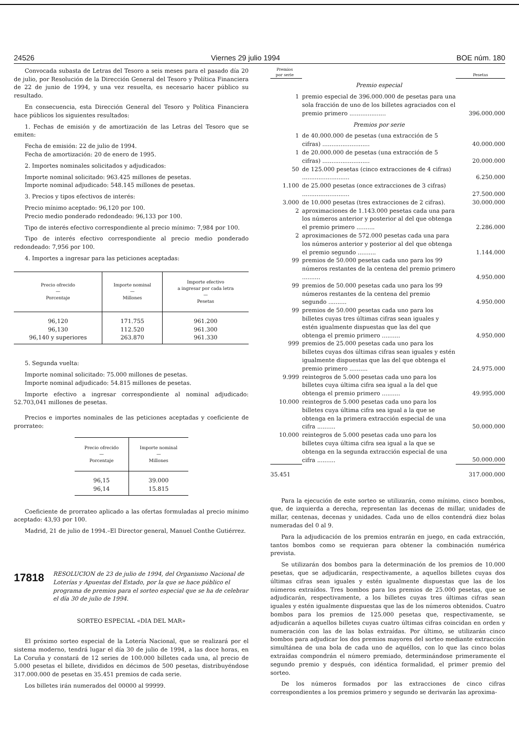24526 Viernes 29 julio 1994 BOE núm. 180
Convocada subasta de Letras del Tesoro a seis meses para el pasado día 20 de julio, por Resolución de la Dirección General del Tesoro y Política Financiera de 22 de junio de 1994, y una vez resuelta, es necesario hacer público su resultado.
En consecuencia, esta Dirección General del Tesoro y Política Financiera hace públicos los siguientes resultados:
1. Fechas de emisión y de amortización de las Letras del Tesoro que se emiten:
Fecha de emisión: 22 de julio de 1994.
Fecha de amortización: 20 de enero de 1995.
2. Importes nominales solicitados y adjudicados:
Importe nominal solicitado: 963.425 millones de pesetas.
Importe nominal adjudicado: 548.145 millones de pesetas.
3. Precios y tipos efectivos de interés:
Precio mínimo aceptado: 96,120 por 100.
Precio medio ponderado redondeado: 96,133 por 100.
Tipo de interés efectivo correspondiente al precio mínimo: 7,984 por 100.
Tipo de interés efectivo correspondiente al precio medio ponderado redondeado: 7,956 por 100.
4. Importes a ingresar para las peticiones aceptadas:
| Precio ofrecido — Porcentaje | Importe nominal — Millones | Importe efectivo a ingresar por cada letra — Pesetas |
| --- | --- | --- |
| 96,120 | 171.755 | 961.200 |
| 96,130 | 112.520 | 961.300 |
| 96,140 y superiores | 263.870 | 961.330 |
5. Segunda vuelta:
Importe nominal solicitado: 75.000 millones de pesetas.
Importe nominal adjudicado: 54.815 millones de pesetas.
Importe efectivo a ingresar correspondiente al nominal adjudicado: 52.703,041 millones de pesetas.
Precios e importes nominales de las peticiones aceptadas y coeficiente de prorrateo:
| Precio ofrecido — Porcentaje | Importe nominal — Millones |
| --- | --- |
| 96,15 | 39.000 |
| 96,14 | 15.815 |
Coeficiente de prorrateo aplicado a las ofertas formuladas al precio mínimo aceptado: 43,93 por 100.
Madrid, 21 de julio de 1994.–El Director general, Manuel Conthe Gutiérrez.
17818 RESOLUCION de 23 de julio de 1994, del Organismo Nacional de Loterías y Apuestas del Estado, por la que se hace público el programa de premios para el sorteo especial que se ha de celebrar el día 30 de julio de 1994.
SORTEO ESPECIAL «DIA DEL MAR»
El próximo sorteo especial de la Lotería Nacional, que se realizará por el sistema moderno, tendrá lugar el día 30 de julio de 1994, a las doce horas, en La Coruña y constará de 12 series de 100.000 billetes cada una, al precio de 5.000 pesetas el billete, divididos en décimos de 500 pesetas, distribuyéndose 317.000.000 de pesetas en 35.451 premios de cada serie.
Los billetes irán numerados del 00000 al 99999.
| Premios por serie | | Pesetas |
| | Premio especial | |
| 1 | premio especial de 396.000.000 de pesetas para una sola fracción de uno de los billetes agraciados con el premio primero .................... | 396.000.000 |
| | Premios por serie | |
| 1 | de 40.000.000 de pesetas (una extracción de 5 cifras) .......................... | 40.000.000 |
| 1 | de 20.000.000 de pesetas (una extracción de 5 cifras) .......................... | 20.000.000 |
| 50 | de 125.000 pesetas (cinco extracciones de 4 cifras) .......................... | 6.250.000 |
| 1.100 | de 25.000 pesetas (once extracciones de 3 cifras) .......................... | 27.500.000 |
| 3.000 | de 10.000 pesetas (tres extracciones de 2 cifras). | 30.000.000 |
| 2 | aproximaciones de 1.143.000 pesetas cada una para los números anterior y posterior al del que obtenga el premio primero .......... | 2.286.000 |
| 2 | aproximaciones de 572.000 pesetas cada una para los números anterior y posterior al del que obtenga el premio segundo .......... | 1.144.000 |
| 99 | premios de 50.000 pesetas cada uno para los 99 números restantes de la centena del premio primero .......... | 4.950.000 |
| 99 | premios de 50.000 pesetas cada uno para los 99 números restantes de la centena del premio segundo .......... | 4.950.000 |
| 99 | premios de 50.000 pesetas cada uno para los billetes cuyas tres últimas cifras sean iguales y estén igualmente dispuestas que las del que obtenga el premio primero .......... | 4.950.000 |
| 999 | premios de 25.000 pesetas cada uno para los billetes cuyas dos últimas cifras sean iguales y estén igualmente dispuestas que las del que obtenga el premio primero .......... | 24.975.000 |
| 9.999 | reintegros de 5.000 pesetas cada uno para los billetes cuya última cifra sea igual a la del que obtenga el premio primero .......... | 49.995.000 |
| 10.000 | reintegros de 5.000 pesetas cada uno para los billetes cuya última cifra sea igual a la que se obtenga en la primera extracción especial de una cifra .......... | 50.000.000 |
| 10.000 | reintegros de 5.000 pesetas cada uno para los billetes cuya última cifra sea igual a la que se obtenga en la segunda extracción especial de una cifra .......... | 50.000.000 |
| 35.451 | | 317.000.000 |
Para la ejecución de este sorteo se utilizarán, como mínimo, cinco bombos, que, de izquierda a derecha, representan las decenas de millar, unidades de millar, centenas, decenas y unidades. Cada uno de ellos contendrá diez bolas numeradas del 0 al 9.
Para la adjudicación de los premios entrarán en juego, en cada extracción, tantos bombos como se requieran para obtener la combinación numérica prevista.
Se utilizarán dos bombos para la determinación de los premios de 10.000 pesetas, que se adjudicarán, respectivamente, a aquellos billetes cuyas dos últimas cifras sean iguales y estén igualmente dispuestas que las de los números extraídos. Tres bombos para los premios de 25.000 pesetas, que se adjudicarán, respectivamente, a los billetes cuyas tres últimas cifras sean iguales y estén igualmente dispuestas que las de los números obtenidos. Cuatro bombos para los premios de 125.000 pesetas que, respectivamente, se adjudicarán a aquellos billetes cuyas cuatro últimas cifras coincidan en orden y numeración con las de las bolas extraídas. Por último, se utilizarán cinco bombos para adjudicar los dos premios mayores del sorteo mediante extracción simultánea de una bola de cada uno de aquéllos, con lo que las cinco bolas extraídas compondrán el número premiado, determinándose primeramente el segundo premio y después, con idéntica formalidad, el primer premio del sorteo.
De los números formados por las extracciones de cinco cifras correspondientes a los premios primero y segundo se derivarán las aproxima-